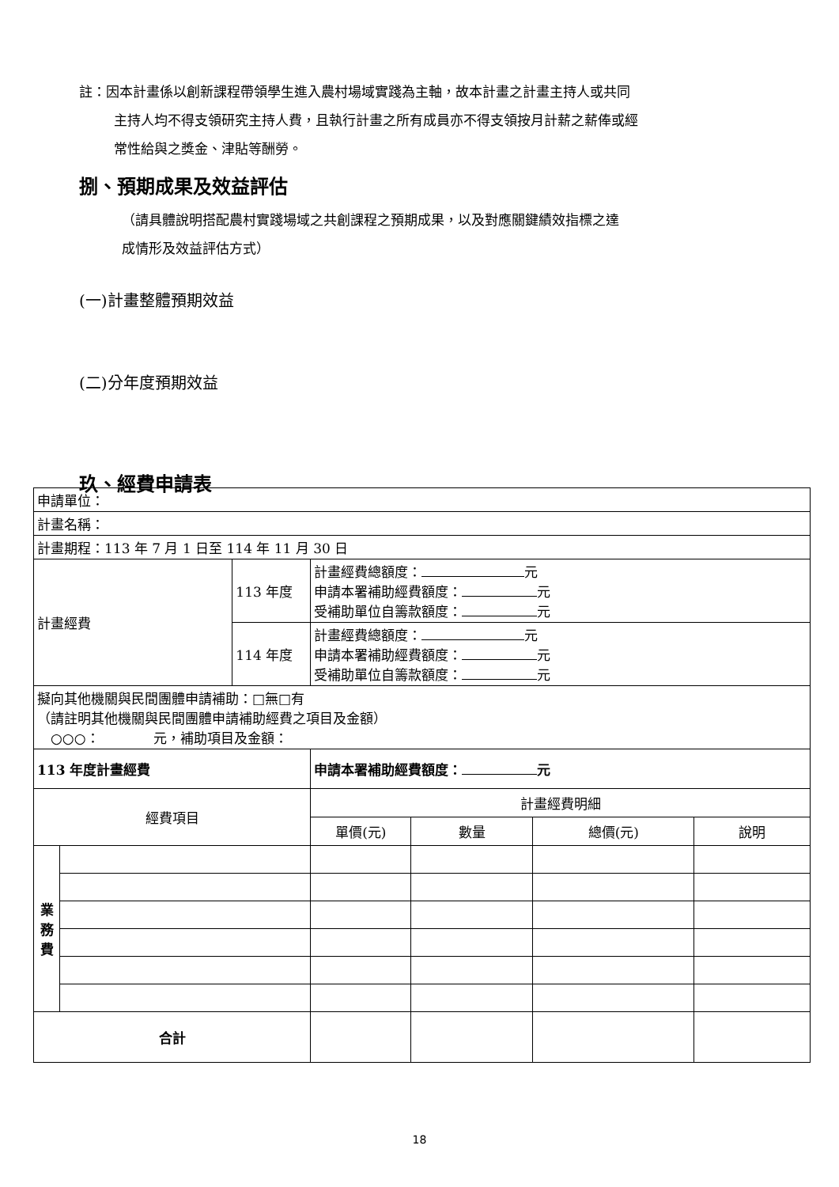註：因本計畫係以創新課程帶領學生進入農村場域實踐為主軸，故本計畫之計畫主持人或共同
主持人均不得支領研究主持人費，且執行計畫之所有成員亦不得支領按月計薪之薪俸或經
常性給與之獎金、津貼等酬勞。
捌、預期成果及效益評估
（請具體說明搭配農村實踐場域之共創課程之預期成果，以及對應關鍵績效指標之達
成情形及效益評估方式）
(一)計畫整體預期效益
(二)分年度預期效益
玖、經費申請表
| 申請單位： | | | | | | |
| 計畫名稱： | | | | | | |
| 計畫期程：113 年 7 月 1 日至 114 年 11 月 30 日 | | | | | | |
| 計畫經費 | | 113 年度 | 計畫經費總額度： 元 申請本署補助經費額度： 元 受補助單位自籌款額度： 元 | | | |
| | | 114 年度 | 計畫經費總額度： 元 申請本署補助經費額度： 元 受補助單位自籌款額度： 元 | | | |
| 擬向其他機關與民間團體申請補助：□無□有 （請註明其他機關與民間團體申請補助經費之項目及金額） ○○○： 元，補助項目及金額： | | | | | | |
| 113 年度計畫經費 | | | 申請本署補助經費額度： 元 | | | |
| 經費項目 | | | 計畫經費明細 | | | |
| | | | 單價(元) | 數量 | 總價(元) | 說明 |
| 業 務 費 | | | | | | |
| 合計 | | | | | | |
18